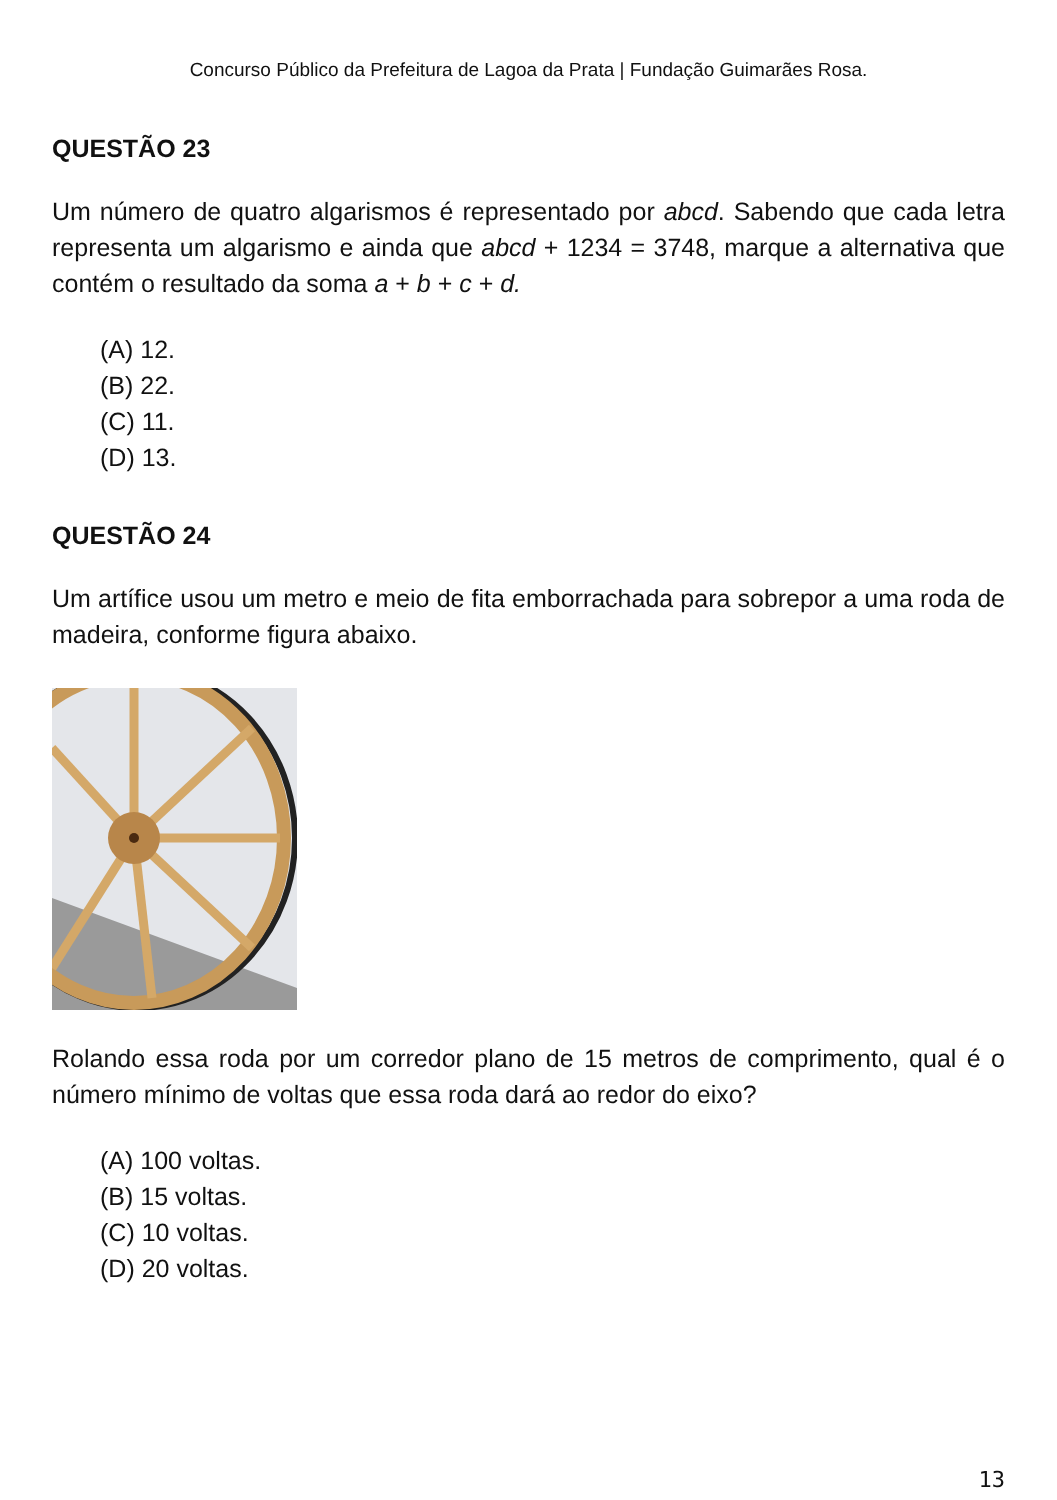Concurso Público da Prefeitura de Lagoa da Prata | Fundação Guimarães Rosa.
QUESTÃO 23
Um número de quatro algarismos é representado por abcd. Sabendo que cada letra representa um algarismo e ainda que abcd + 1234 = 3748, marque a alternativa que contém o resultado da soma a + b + c + d.
(A) 12.
(B) 22.
(C) 11.
(D) 13.
QUESTÃO 24
Um artífice usou um metro e meio de fita emborrachada para sobrepor a uma roda de madeira, conforme figura abaixo.
Rolando essa roda por um corredor plano de 15 metros de comprimento, qual é o número mínimo de voltas que essa roda dará ao redor do eixo?
(A) 100 voltas.
(B) 15 voltas.
(C) 10 voltas.
(D) 20 voltas.
13